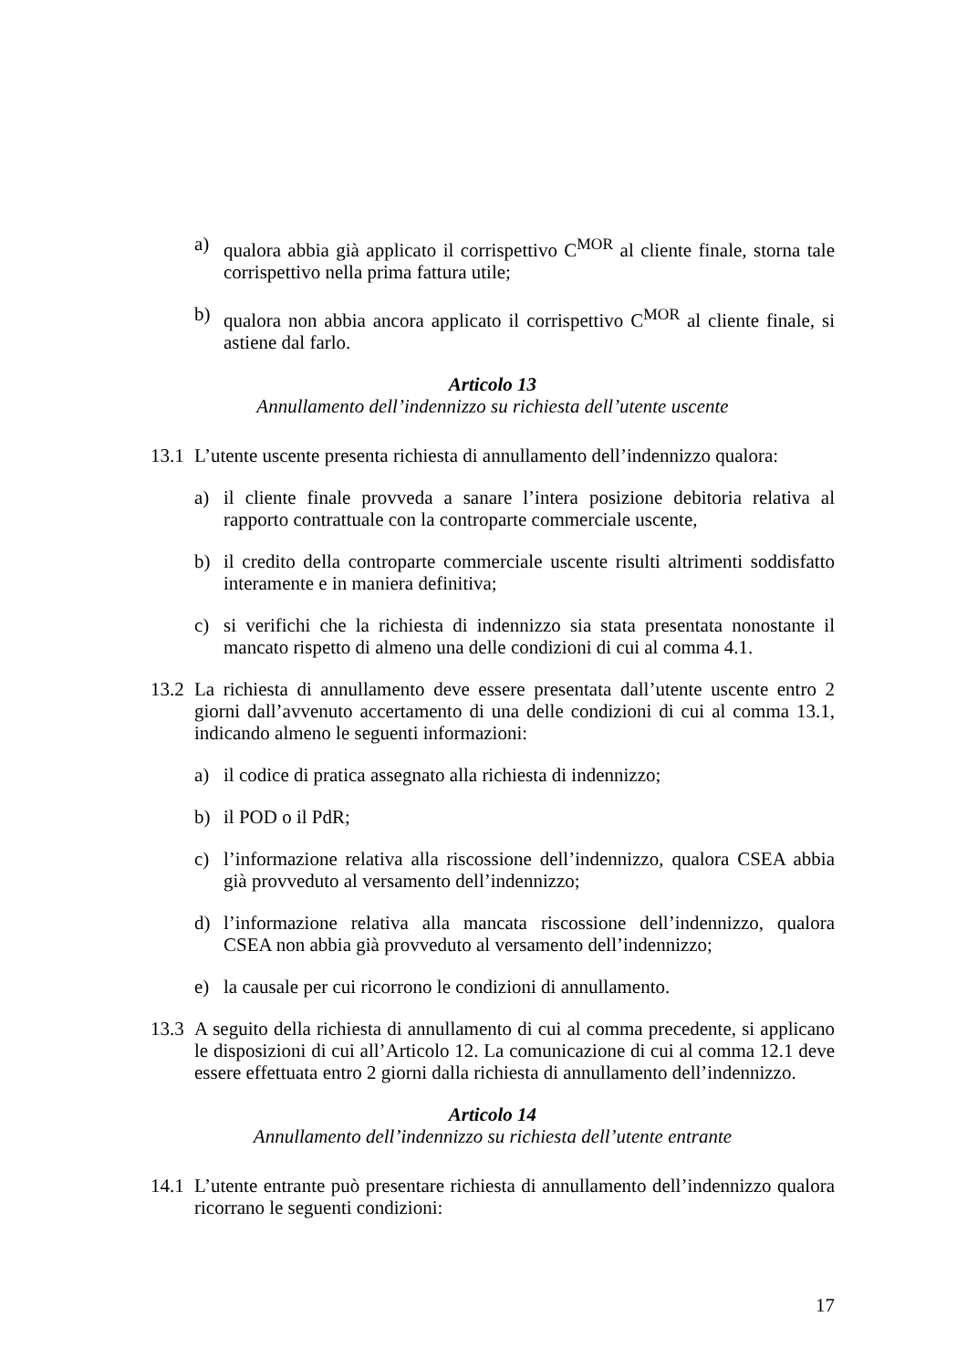a) qualora abbia già applicato il corrispettivo C<sup>MOR</sup> al cliente finale, storna tale corrispettivo nella prima fattura utile;
b) qualora non abbia ancora applicato il corrispettivo C<sup>MOR</sup> al cliente finale, si astiene dal farlo.
Articolo 13
Annullamento dell’indennizzo su richiesta dell’utente uscente
13.1 L’utente uscente presenta richiesta di annullamento dell’indennizzo qualora:
a) il cliente finale provveda a sanare l’intera posizione debitoria relativa al rapporto contrattuale con la controparte commerciale uscente,
b) il credito della controparte commerciale uscente risulti altrimenti soddisfatto interamente e in maniera definitiva;
c) si verifichi che la richiesta di indennizzo sia stata presentata nonostante il mancato rispetto di almeno una delle condizioni di cui al comma 4.1.
13.2 La richiesta di annullamento deve essere presentata dall’utente uscente entro 2 giorni dall’avvenuto accertamento di una delle condizioni di cui al comma 13.1, indicando almeno le seguenti informazioni:
a) il codice di pratica assegnato alla richiesta di indennizzo;
b) il POD o il PdR;
c) l’informazione relativa alla riscossione dell’indennizzo, qualora CSEA abbia già provveduto al versamento dell’indennizzo;
d) l’informazione relativa alla mancata riscossione dell’indennizzo, qualora CSEA non abbia già provveduto al versamento dell’indennizzo;
e) la causale per cui ricorrono le condizioni di annullamento.
13.3 A seguito della richiesta di annullamento di cui al comma precedente, si applicano le disposizioni di cui all’Articolo 12. La comunicazione di cui al comma 12.1 deve essere effettuata entro 2 giorni dalla richiesta di annullamento dell’indennizzo.
Articolo 14
Annullamento dell’indennizzo su richiesta dell’utente entrante
14.1 L’utente entrante può presentare richiesta di annullamento dell’indennizzo qualora ricorrano le seguenti condizioni:
17